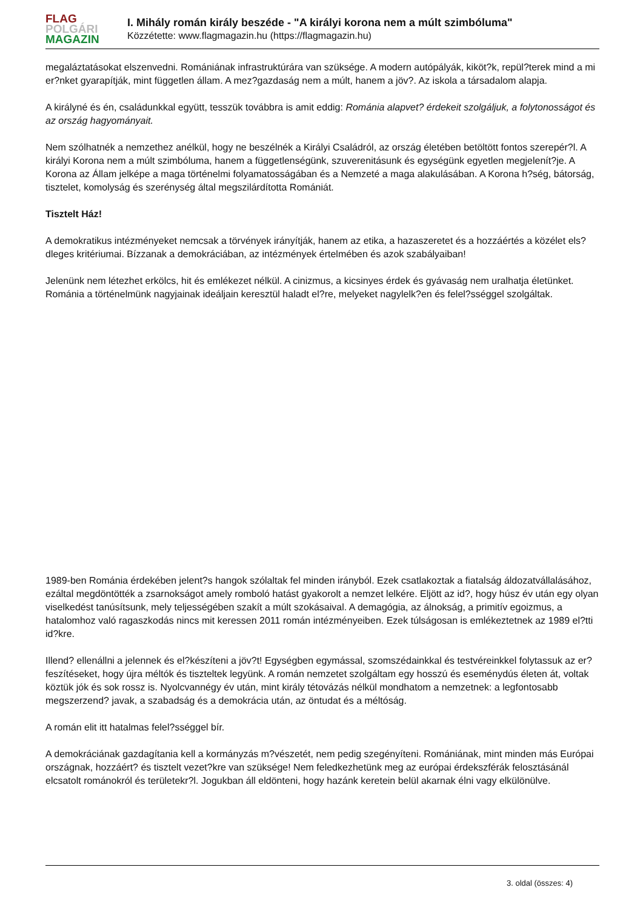FLAG
POLGÁRI
MAGAZIN
I. Mihály román király beszéde - "A királyi korona nem a múlt szimbóluma"
Közzétette: www.flagmagazin.hu (https://flagmagazin.hu)
megaláztatásokat elszenvedni. Romániának infrastruktúrára van szüksége. A modern autópályák, kiköt?k, repül?terek mind a mi er?nket gyarapítják, mint független állam. A mez?gazdaság nem a múlt, hanem a jöv?. Az iskola a társadalom alapja.
A királyné és én, családunkkal együtt, tesszük továbbra is amit eddig: Románia alapvet? érdekeit szolgáljuk, a folytonosságot és az ország hagyományait.
Nem szólhatnék a nemzethez anélkül, hogy ne beszélnék a Királyi Családról, az ország életében betöltött fontos szerepér?l. A királyi Korona nem a múlt szimbóluma, hanem a függetlenségünk, szuverenitásunk és egységünk egyetlen megjelenít?je. A Korona az Állam jelképe a maga történelmi folyamatosságában és a Nemzeté a maga alakulásában. A Korona h?ség, bátorság, tisztelet, komolyság és szerénység által megszilárdította Romániát.
Tisztelt Ház!
A demokratikus intézményeket nemcsak a törvények irányítják, hanem az etika, a hazaszeretet és a hozzáértés a közélet els?dleges kritériumai. Bízzanak a demokráciában, az intézmények értelmében és azok szabályaiban!
Jelenünk nem létezhet erkölcs, hit és emlékezet nélkül. A cinizmus, a kicsinyes érdek és gyávaság nem uralhatja életünket. Románia a történelmünk nagyjainak ideáljain keresztül haladt el?re, melyeket nagylelk?en és felel?sséggel szolgáltak.
1989-ben Románia érdekében jelent?s hangok szólaltak fel minden irányból. Ezek csatlakoztak a fiatalság áldozatvállalásához, ezáltal megdöntötték a zsarnokságot amely romboló hatást gyakorolt a nemzet lelkére. Eljött az id?, hogy húsz év után egy olyan viselkedést tanúsítsunk, mely teljességében szakít a múlt szokásaival. A demagógia, az álnokság, a primitív egoizmus, a hatalomhoz való ragaszkodás nincs mit keressen 2011 román intézményeiben. Ezek túlságosan is emlékeztetnek az 1989 el?tti id?kre.
Illend? ellenállni a jelennek és el?készíteni a jöv?t! Egységben egymással, szomszédainkkal és testvéreinkkel folytassuk az er?feszítéseket, hogy újra méltók és tiszteltek legyünk. A román nemzetet szolgáltam egy hosszú és eseménydús életen át, voltak köztük jók és sok rossz is. Nyolcvannégy év után, mint király tétovázás nélkül mondhatom a nemzetnek: a legfontosabb megszerzend? javak, a szabadság és a demokrácia után, az öntudat és a méltóság.
A román elit itt hatalmas felel?sséggel bír.
A demokráciának gazdagítania kell a kormányzás m?vészetét, nem pedig szegényíteni. Romániának, mint minden más Európai országnak, hozzáért? és tisztelt vezet?kre van szüksége! Nem feledkezhetünk meg az európai érdekszférák felosztásánál elcsatolt románokról és területekr?l. Jogukban áll eldönteni, hogy hazánk keretein belül akarnak élni vagy elkülönülve.
3. oldal (összes: 4)